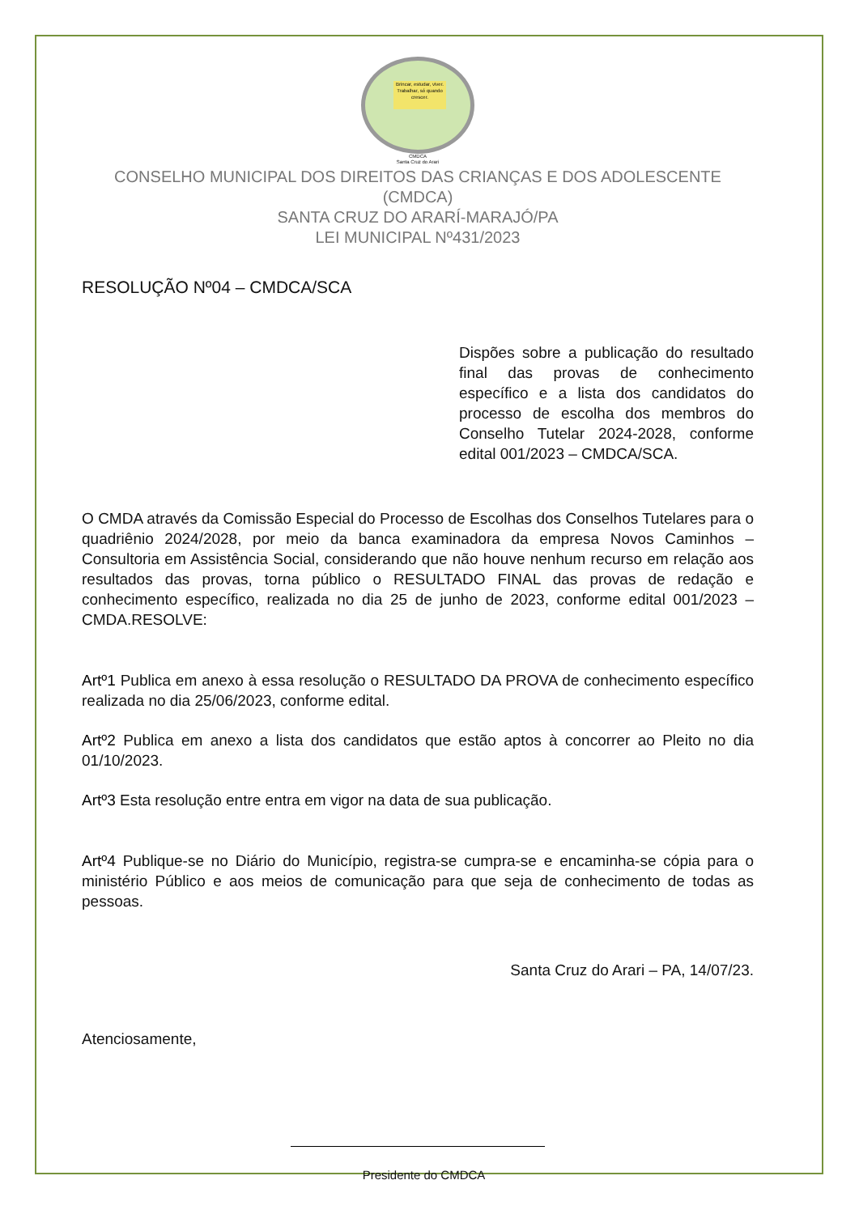Brincar, estudar, viver. Trabalhar, só quando crescer.
CMDCA
Santa Cruz do Arari
CONSELHO MUNICIPAL DOS DIREITOS DAS CRIANÇAS E DOS ADOLESCENTE (CMDCA)
SANTA CRUZ DO ARARÍ-MARAJÓ/PA
LEI MUNICIPAL Nº431/2023
RESOLUÇÃO Nº04 – CMDCA/SCA
Dispões sobre a publicação do resultado final das provas de conhecimento específico e a lista dos candidatos do processo de escolha dos membros do Conselho Tutelar 2024-2028, conforme edital 001/2023 – CMDCA/SCA.
O CMDA através da Comissão Especial do Processo de Escolhas dos Conselhos Tutelares para o quadriênio 2024/2028, por meio da banca examinadora da empresa Novos Caminhos – Consultoria em Assistência Social, considerando que não houve nenhum recurso em relação aos resultados das provas, torna público o RESULTADO FINAL das provas de redação e conhecimento específico, realizada no dia 25 de junho de 2023, conforme edital 001/2023 – CMDA.RESOLVE:
Artº1 Publica em anexo à essa resolução o RESULTADO DA PROVA de conhecimento específico realizada no dia 25/06/2023, conforme edital.
Artº2 Publica em anexo a lista dos candidatos que estão aptos à concorrer ao Pleito no dia 01/10/2023.
Artº3 Esta resolução entre entra em vigor na data de sua publicação.
Artº4 Publique-se no Diário do Município, registra-se cumpra-se e encaminha-se cópia para o ministério Público e aos meios de comunicação para que seja de conhecimento de todas as pessoas.
Santa Cruz do Arari – PA, 14/07/23.
Atenciosamente,
Presidente do CMDCA